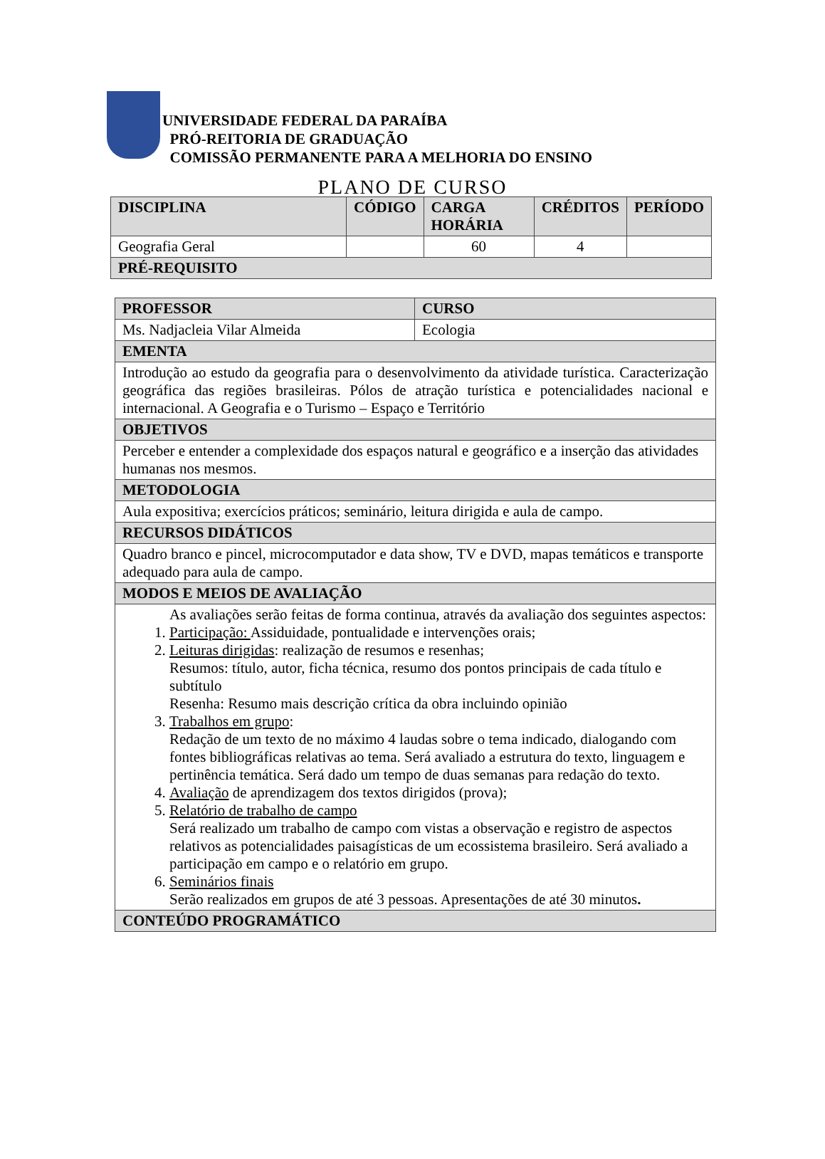UNIVERSIDADE FEDERAL DA PARAÍBA
PRÓ-REITORIA DE GRADUAÇÃO
COMISSÃO PERMANENTE PARA A MELHORIA DO ENSINO
PLANO DE CURSO
| DISCIPLINA | CÓDIGO | CARGA HORÁRIA | CRÉDITOS | PERÍODO |
| --- | --- | --- | --- | --- |
| Geografia Geral | | 60 | 4 | |
| PRÉ-REQUISITO | | | | |
| PROFESSOR | CURSO |
| --- | --- |
| Ms. Nadjacleia Vilar Almeida | Ecologia |
| EMENTA | |
| Introdução ao estudo da geografia para o desenvolvimento da atividade turística. Caracterização geográfica das regiões brasileiras. Pólos de atração turística e potencialidades nacional e internacional. A Geografia e o Turismo – Espaço e Território | |
| OBJETIVOS | |
| Perceber e entender a complexidade dos espaços natural e geográfico e a inserção das atividades humanas nos mesmos. | |
| METODOLOGIA | |
| Aula expositiva; exercícios práticos; seminário, leitura dirigida e aula de campo. | |
| RECURSOS DIDÁTICOS | |
| Quadro branco e pincel, microcomputador e data show, TV e DVD, mapas temáticos e transporte adequado para aula de campo. | |
| MODOS E MEIOS DE AVALIAÇÃO | |
| As avaliações serão feitas de forma continua, através da avaliação dos seguintes aspectos: 1. Participação: Assiduidade, pontualidade e intervenções orais; 2. Leituras dirigidas : realização de resumos e resenhas; Resumos: título, autor, ficha técnica, resumo dos pontos principais de cada título e subtítulo Resenha: Resumo mais descrição crítica da obra incluindo opinião 3. Trabalhos em grupo : Redação de um texto de no máximo 4 laudas sobre o tema indicado, dialogando com fontes bibliográficas relativas ao tema. Será avaliado a estrutura do texto, linguagem e pertinência temática. Será dado um tempo de duas semanas para redação do texto. 4. Avaliação de aprendizagem dos textos dirigidos (prova); 5. Relatório de trabalho de campo Será realizado um trabalho de campo com vistas a observação e registro de aspectos relativos as potencialidades paisagísticas de um ecossistema brasileiro. Será avaliado a participação em campo e o relatório em grupo. 6. Seminários finais Serão realizados em grupos de até 3 pessoas. Apresentações de até 30 minutos . | |
| CONTEÚDO PROGRAMÁTICO | |